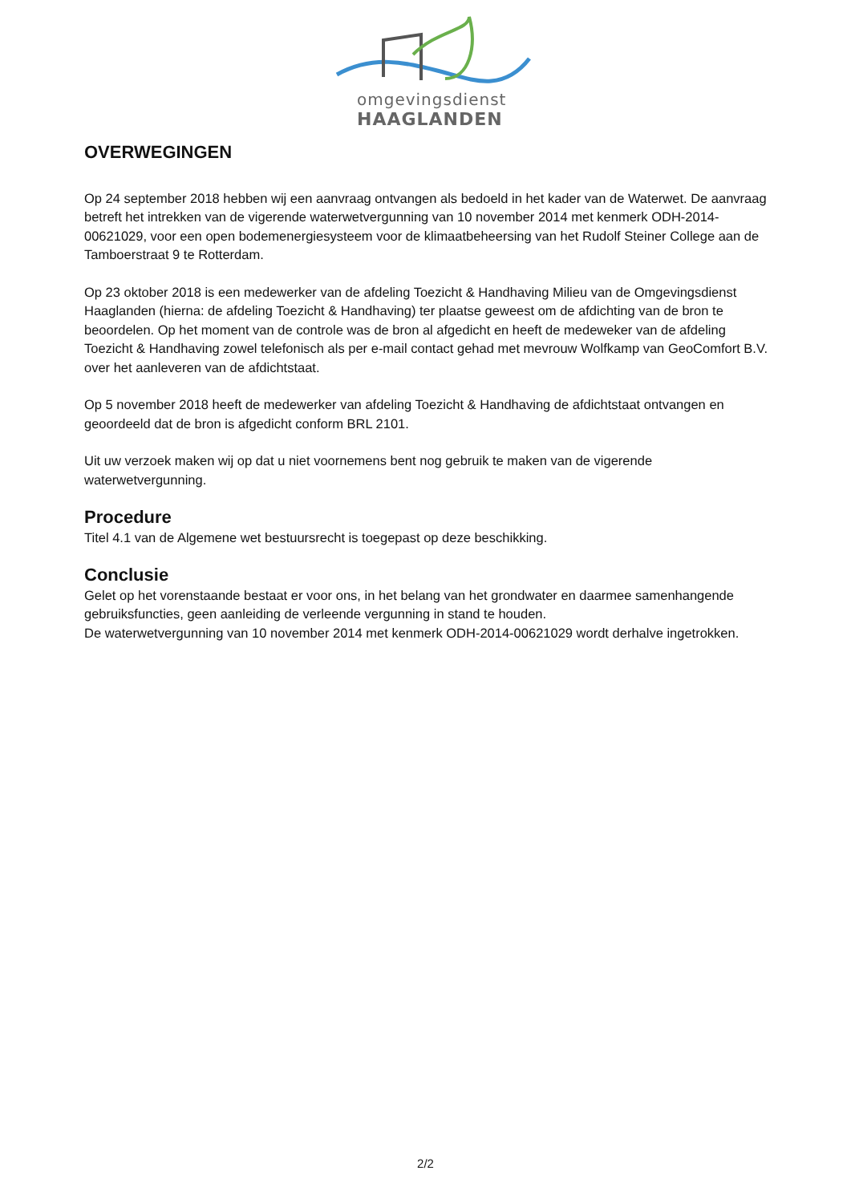omgevingsdienst
HAAGLANDEN
OVERWEGINGEN
Op 24 september 2018 hebben wij een aanvraag ontvangen als bedoeld in het kader van de Waterwet. De aanvraag betreft het intrekken van de vigerende waterwetvergunning van 10 november 2014 met kenmerk ODH-2014-00621029, voor een open bodemenergiesysteem voor de klimaatbeheersing van het Rudolf Steiner College aan de Tamboerstraat 9 te Rotterdam.
Op 23 oktober 2018 is een medewerker van de afdeling Toezicht & Handhaving Milieu van de Omgevingsdienst Haaglanden (hierna: de afdeling Toezicht & Handhaving) ter plaatse geweest om de afdichting van de bron te beoordelen. Op het moment van de controle was de bron al afgedicht en heeft de medeweker van de afdeling Toezicht & Handhaving zowel telefonisch als per e-mail contact gehad met mevrouw Wolfkamp van GeoComfort B.V. over het aanleveren van de afdichtstaat.
Op 5 november 2018 heeft de medewerker van afdeling Toezicht & Handhaving de afdichtstaat ontvangen en geoordeeld dat de bron is afgedicht conform BRL 2101.
Uit uw verzoek maken wij op dat u niet voornemens bent nog gebruik te maken van de vigerende waterwetvergunning.
Procedure
Titel 4.1 van de Algemene wet bestuursrecht is toegepast op deze beschikking.
Conclusie
Gelet op het vorenstaande bestaat er voor ons, in het belang van het grondwater en daarmee samenhangende gebruiksfuncties, geen aanleiding de verleende vergunning in stand te houden.
De waterwetvergunning van 10 november 2014 met kenmerk ODH-2014-00621029 wordt derhalve ingetrokken.
2/2